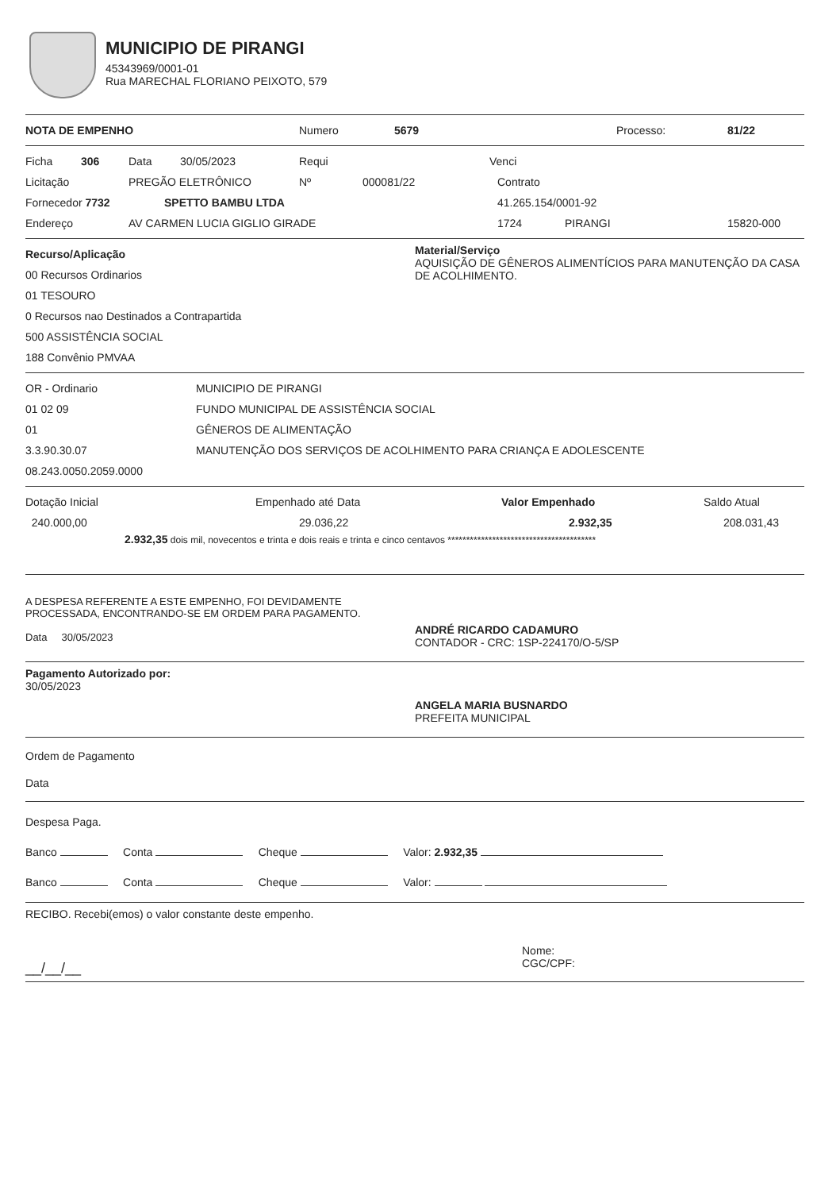MUNICIPIO DE PIRANGI
45343969/0001-01
Rua MARECHAL FLORIANO PEIXOTO, 579
NOTA DE EMPENHO Numero 5679 Processo: 81/22
Ficha 306 Data 30/05/2023 Requi Venci
Licitação PREGÃO ELETRÔNICO Nº 000081/22 Contrato
Fornecedor 7732 SPETTO BAMBU LTDA 41.265.154/0001-92
Endereço AV CARMEN LUCIA GIGLIO GIRADE 1724 PIRANGI 15820-000
Recurso/Aplicação
00 Recursos Ordinarios
01 TESOURO
0 Recursos nao Destinados a Contrapartida
500 ASSISTÊNCIA SOCIAL
188 Convênio PMVAA
Material/Serviço
AQUISIÇÃO DE GÊNEROS ALIMENTÍCIOS PARA MANUTENÇÃO DA CASA DE ACOLHIMENTO.
OR - Ordinario MUNICIPIO DE PIRANGI
01 02 09 FUNDO MUNICIPAL DE ASSISTÊNCIA SOCIAL
01 GÊNEROS DE ALIMENTAÇÃO
3.3.90.30.07 MANUTENÇÃO DOS SERVIÇOS DE ACOLHIMENTO PARA CRIANÇA E ADOLESCENTE
08.243.0050.2059.0000
Dotação Inicial Empenhado até Data Valor Empenhado Saldo Atual
240.000,00 29.036,22 2.932,35 208.031,43
2.932,35 dois mil, novecentos e trinta e dois reais e trinta e cinco centavos ****************************************
A DESPESA REFERENTE A ESTE EMPENHO, FOI DEVIDAMENTE PROCESSADA, ENCONTRANDO-SE EM ORDEM PARA PAGAMENTO.
Data 30/05/2023
ANDRÉ RICARDO CADAMURO
CONTADOR - CRC: 1SP-224170/O-5/SP
Pagamento Autorizado por:
30/05/2023
ANGELA MARIA BUSNARDO
PREFEITA MUNICIPAL
Ordem de Pagamento
Data
Despesa Paga.
Banco Conta Cheque Valor: 2.932,35
Banco Conta Cheque Valor:
RECIBO. Recebi(emos) o valor constante deste empenho.
__/__/__
Nome:
CGC/CPF: